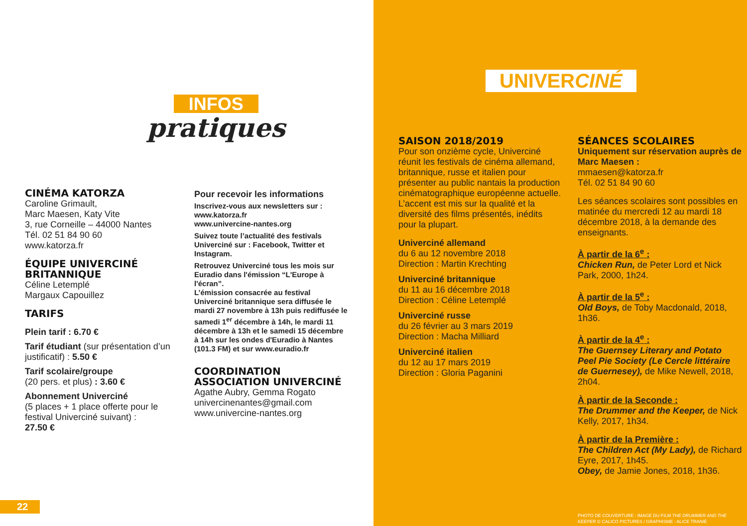INFOS
pratiques
CINÉMA KATORZA
Caroline Grimault,
Marc Maesen, Katy Vite
3, rue Corneille – 44000 Nantes
Tél. 02 51 84 90 60
www.katorza.fr
ÉQUIPE UNIVERCINÉ BRITANNIQUE
Céline Letemplé
Margaux Capouillez
TARIFS
Plein tarif : 6.70 €
Tarif étudiant (sur présentation d’un justificatif) : 5.50 €
Tarif scolaire/groupe
(20 pers. et plus) : 3.60 €
Abonnement Univerciné
(5 places + 1 place offerte pour le festival Univerciné suivant) :
27.50 €
Pour recevoir les informations
Inscrivez-vous aux newsletters sur :
www.katorza.fr
www.univercine-nantes.org
Suivez toute l’actualité des festivals Univerciné sur : Facebook, Twitter et Instagram.
Retrouvez Univerciné tous les mois sur Euradio dans l'émission “L'Europe à l'écran”.
L’émission consacrée au festival Univerciné britannique sera diffusée le mardi 27 novembre à 13h puis rediffusée le samedi 1<sup>er</sup> décembre à 14h, le mardi 11 décembre à 13h et le samedi 15 décembre à 14h sur les ondes d'Euradio à Nantes (101.3 FM) et sur www.euradio.fr
COORDINATION ASSOCIATION UNIVERCINÉ
Agathe Aubry, Gemma Rogato
univercinenantes@gmail.com
www.univercine-nantes.org
22
UNIVERCINÉ
SAISON 2018/2019
Pour son onzième cycle, Univerciné réunit les festivals de cinéma allemand, britannique, russe et italien pour présenter au public nantais la production cinématographique européenne actuelle. L’accent est mis sur la qualité et la diversité des films présentés, inédits pour la plupart.
Univerciné allemand
du 6 au 12 novembre 2018
Direction : Martin Krechting
Univerciné britannique
du 11 au 16 décembre 2018
Direction : Céline Letemplé
Univerciné russe
du 26 février au 3 mars 2019
Direction : Macha Milliard
Univerciné italien
du 12 au 17 mars 2019
Direction : Gloria Paganini
SÉANCES SCOLAIRES
Uniquement sur réservation auprès de Marc Maesen :
mmaesen@katorza.fr
Tél. 02 51 84 90 60
Les séances scolaires sont possibles en matinée du mercredi 12 au mardi 18 décembre 2018, à la demande des enseignants.
À partir de la 6<sup>e</sup> :
Chicken Run, de Peter Lord et Nick Park, 2000, 1h24.
À partir de la 5<sup>e</sup> :
Old Boys, de Toby Macdonald, 2018, 1h36.
À partir de la 4<sup>e</sup> :
The Guernsey Literary and Potato Peel Pie Society (Le Cercle littéraire de Guernesey), de Mike Newell, 2018, 2h04.
À partir de la Seconde :
The Drummer and the Keeper, de Nick Kelly, 2017, 1h34.
À partir de la Première :
The Children Act (My Lady), de Richard Eyre, 2017, 1h45.
Obey, de Jamie Jones, 2018, 1h36.
PHOTO DE COUVERTURE : IMAGE DU FILM THE DRUMMER AND THE KEEPER © CALICO PICTURES / GRAPHISME : ALICE TRANIÉ